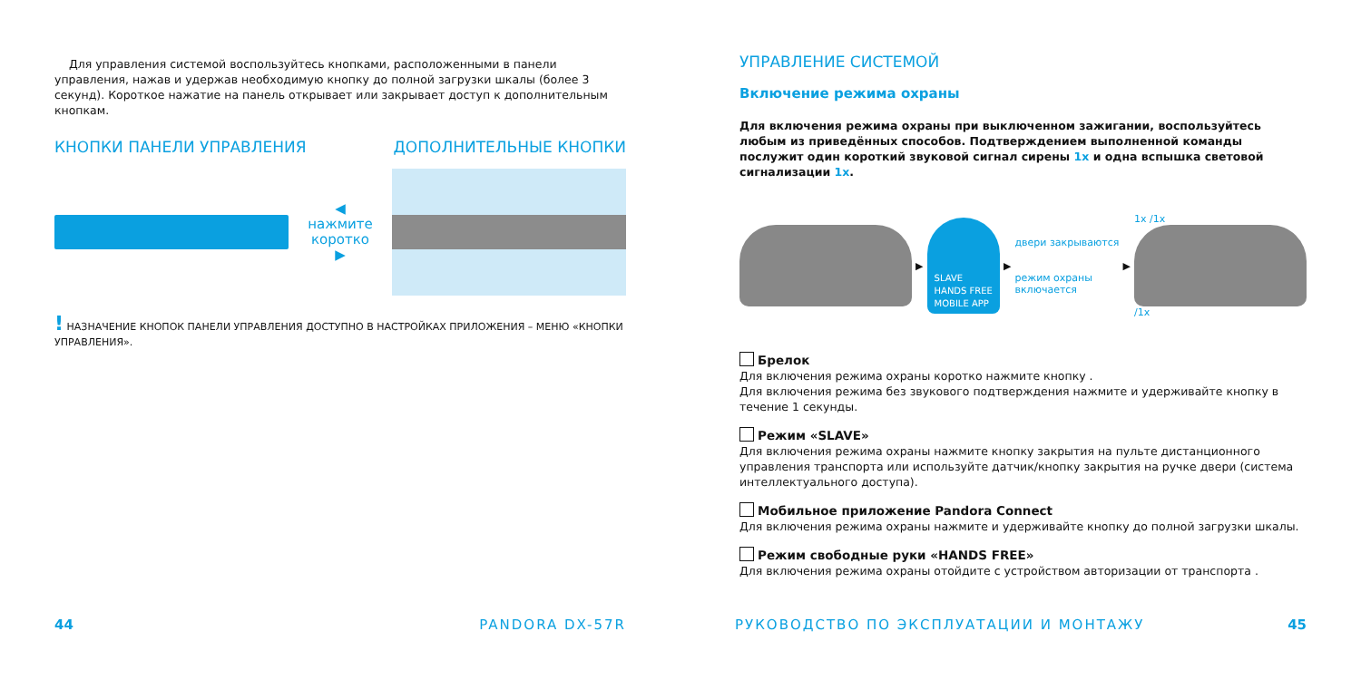Для управления системой воспользуйтесь кнопками, расположенными в панели управления, нажав и удержав необходимую кнопку до полной загрузки шкалы (более 3 секунд). Короткое нажатие на панель открывает или закрывает доступ к дополнительным кнопкам.
КНОПКИ ПАНЕЛИ УПРАВЛЕНИЯ ДОПОЛНИТЕЛЬНЫЕ КНОПКИ
◀ нажмите
коротко ▶
! НАЗНАЧЕНИЕ КНОПОК ПАНЕЛИ УПРАВЛЕНИЯ ДОСТУПНО В НАСТРОЙКАХ ПРИЛОЖЕНИЯ – МЕНЮ «КНОПКИ УПРАВЛЕНИЯ».
44 PANDORA DX-57R
УПРАВЛЕНИЕ СИСТЕМОЙ
Включение режима охраны
Для включения режима охраны при выключенном зажигании, воспользуйтесь любым из приведённых способов. Подтверждением выполненной команды послужит один короткий звуковой сигнал сирены 1x и одна вспышка световой сигнализации 1x.
▶
SLAVE
HANDS FREE
MOBILE APP
▶
двери закрываются
режим охраны
включается
▶
1x /1x
/1x
Брелок
Для включения режима охраны коротко нажмите кнопку .
Для включения режима без звукового подтверждения нажмите и удерживайте кнопку в течение 1 секунды.
Режим «SLAVE»
Для включения режима охраны нажмите кнопку закрытия на пульте дистанционного управления транспорта или используйте датчик/кнопку закрытия на ручке двери (система интеллектуального доступа).
Мобильное приложение Pandora Connect
Для включения режима охраны нажмите и удерживайте кнопку до полной загрузки шкалы.
Режим свободные руки «HANDS FREE»
Для включения режима охраны отойдите с устройством авторизации от транспорта .
РУКОВОДСТВО ПО ЭКСПЛУАТАЦИИ И МОНТАЖУ 45